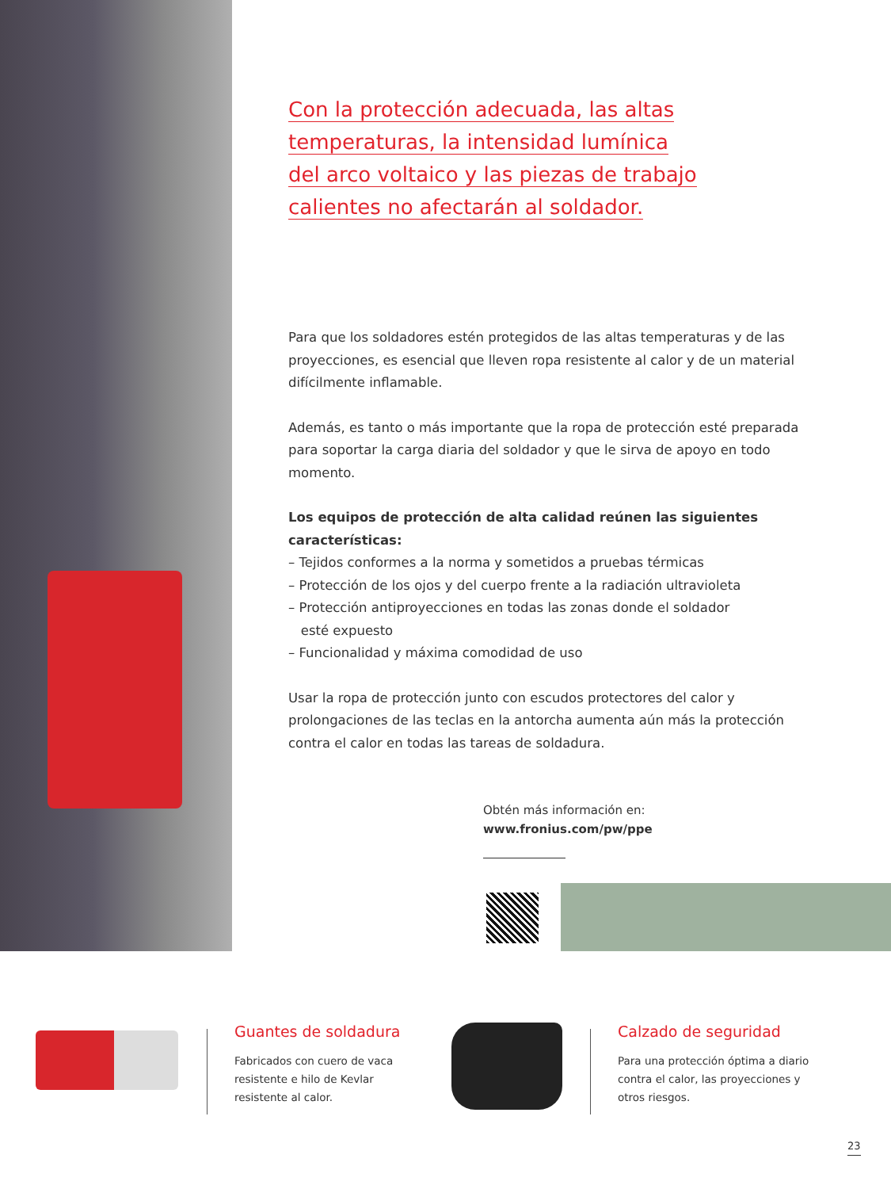Con la protección adecuada, las altas
temperaturas, la intensidad lumínica
del arco voltaico y las piezas de trabajo
calientes no afectarán al soldador.
Para que los soldadores estén protegidos de las altas temperaturas y de las proyecciones, es esencial que lleven ropa resistente al calor y de un material difícilmente inflamable.
Además, es tanto o más importante que la ropa de protección esté preparada para soportar la carga diaria del soldador y que le sirva de apoyo en todo momento.
Los equipos de protección de alta calidad reúnen las siguientes características:
– Tejidos conformes a la norma y sometidos a pruebas térmicas
– Protección de los ojos y del cuerpo frente a la radiación ultravioleta
– Protección antiproyecciones en todas las zonas donde el soldador
esté expuesto
– Funcionalidad y máxima comodidad de uso
Usar la ropa de protección junto con escudos protectores del calor y prolongaciones de las teclas en la antorcha aumenta aún más la protección contra el calor en todas las tareas de soldadura.
Obtén más información en:
www.fronius.com/pw/ppe
Guantes de soldadura
Fabricados con cuero de vaca
resistente e hilo de Kevlar
resistente al calor.
Calzado de seguridad
Para una protección óptima a diario
contra el calor, las proyecciones y
otros riesgos.
23